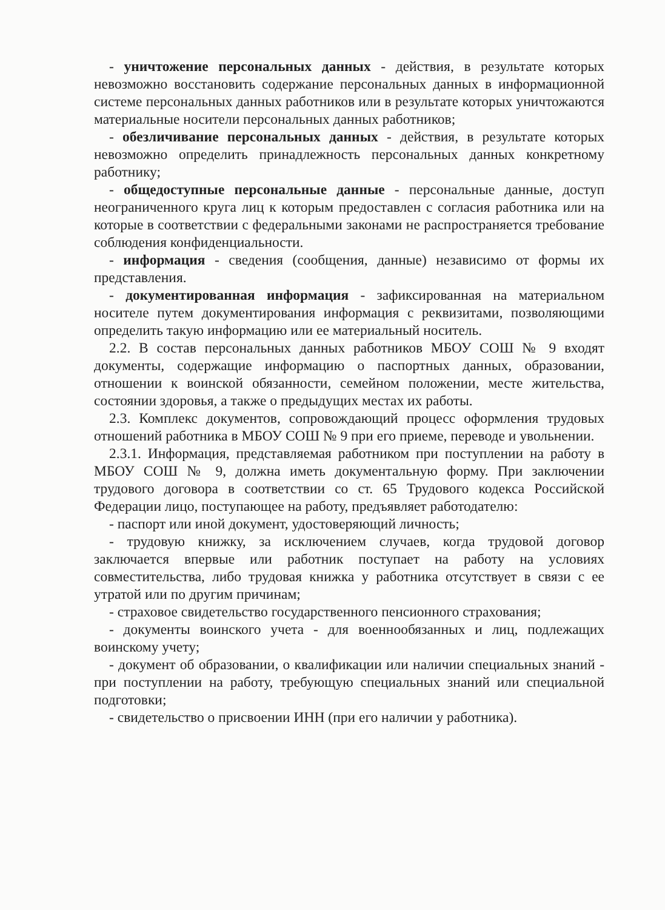- уничтожение персональных данных - действия, в результате которых невозможно восстановить содержание персональных данных в информационной системе персональных данных работников или в результате которых уничтожаются материальные носители персональных данных работников;
- обезличивание персональных данных - действия, в результате которых невозможно определить принадлежность персональных данных конкретному работнику;
- общедоступные персональные данные - персональные данные, доступ неограниченного круга лиц к которым предоставлен с согласия работника или на которые в соответствии с федеральными законами не распространяется требование соблюдения конфиденциальности.
- информация - сведения (сообщения, данные) независимо от формы их представления.
- документированная информация - зафиксированная на материальном носителе путем документирования информация с реквизитами, позволяющими определить такую информацию или ее материальный носитель.
2.2. В состав персональных данных работников МБОУ СОШ № 9 входят документы, содержащие информацию о паспортных данных, образовании, отношении к воинской обязанности, семейном положении, месте жительства, состоянии здоровья, а также о предыдущих местах их работы.
2.3. Комплекс документов, сопровождающий процесс оформления трудовых отношений работника в МБОУ СОШ № 9 при его приеме, переводе и увольнении.
2.3.1. Информация, представляемая работником при поступлении на работу в МБОУ СОШ № 9, должна иметь документальную форму. При заключении трудового договора в соответствии со ст. 65 Трудового кодекса Российской Федерации лицо, поступающее на работу, предъявляет работодателю:
- паспорт или иной документ, удостоверяющий личность;
- трудовую книжку, за исключением случаев, когда трудовой договор заключается впервые или работник поступает на работу на условиях совместительства, либо трудовая книжка у работника отсутствует в связи с ее утратой или по другим причинам;
- страховое свидетельство государственного пенсионного страхования;
- документы воинского учета - для военнообязанных и лиц, подлежащих воинскому учету;
- документ об образовании, о квалификации или наличии специальных знаний - при поступлении на работу, требующую специальных знаний или специальной подготовки;
- свидетельство о присвоении ИНН (при его наличии у работника).